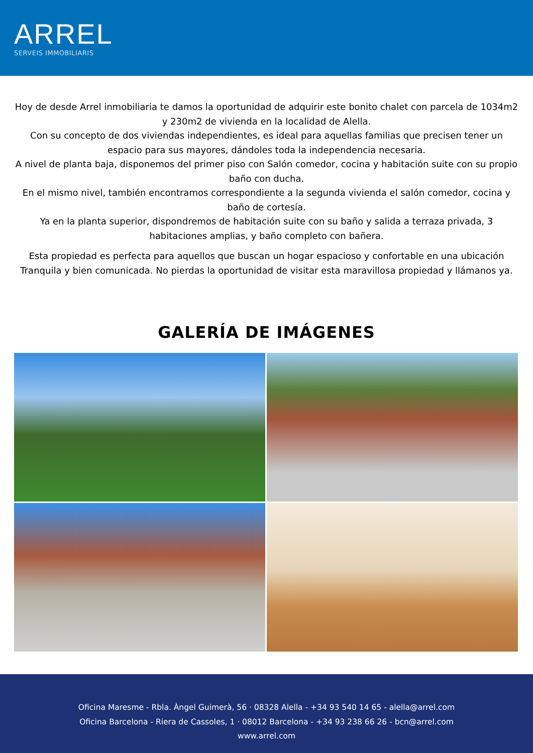ARREL
SERVEIS IMMOBILIARIS
Hoy de desde Arrel inmobiliaria te damos la oportunidad de adquirir este bonito chalet con parcela de 1034m2 y 230m2 de vivienda en la localidad de Alella.
Con su concepto de dos viviendas independientes, es ideal para aquellas familias que precisen tener un espacio para sus mayores, dándoles toda la independencia necesaria.
A nivel de planta baja, disponemos del primer piso con Salón comedor, cocina y habitación suite con su propio baño con ducha.
En el mismo nivel, también encontramos correspondiente a la segunda vivienda el salón comedor, cocina y baño de cortesía.
Ya en la planta superior, dispondremos de habitación suite con su baño y salida a terraza privada, 3 habitaciones amplias, y baño completo con bañera.
Esta propiedad es perfecta para aquellos que buscan un hogar espacioso y confortable en una ubicación Tranquila y bien comunicada. No pierdas la oportunidad de visitar esta maravillosa propiedad y llámanos ya.
GALERÍA DE IMÁGENES
Oficina Maresme - Rbla. Àngel Guimerà, 56 · 08328 Alella - +34 93 540 14 65 - alella@arrel.com
Oficina Barcelona - Riera de Cassoles, 1 · 08012 Barcelona - +34 93 238 66 26 - bcn@arrel.com
www.arrel.com